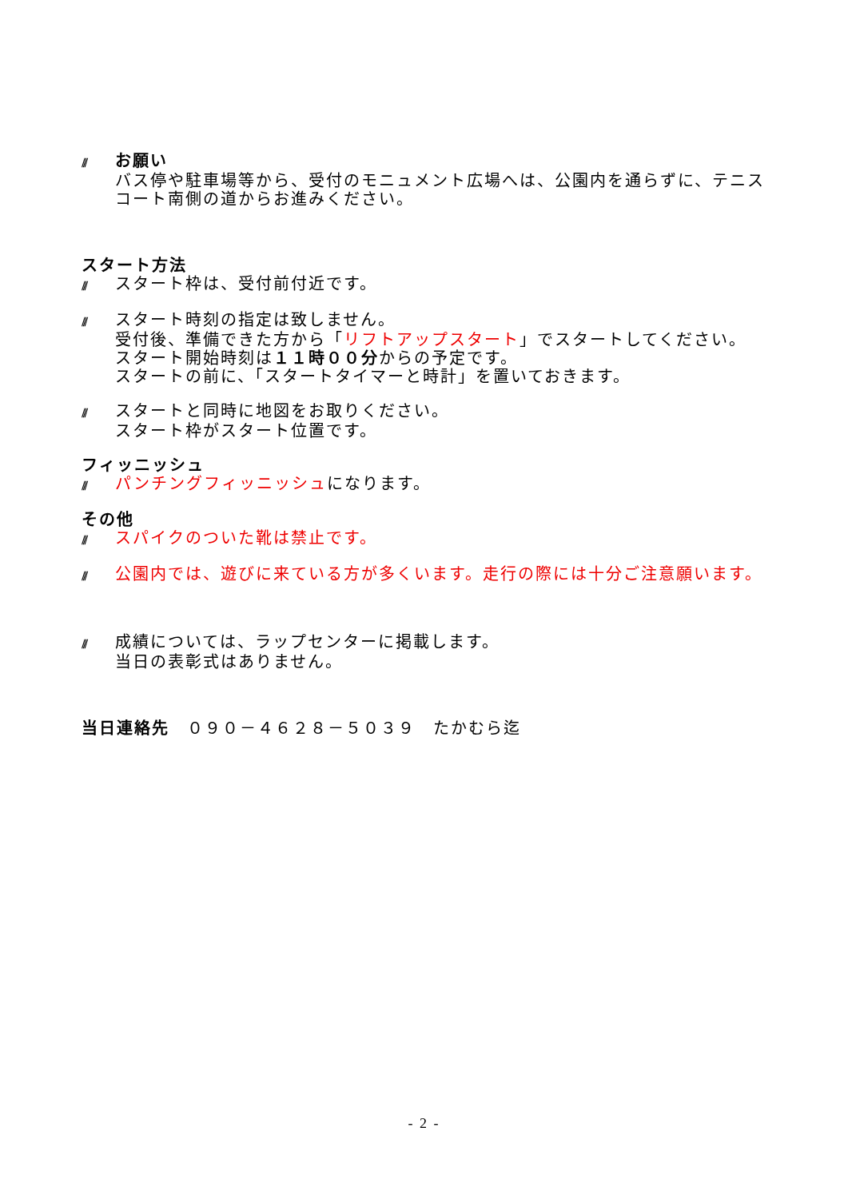/// お願い
バス停や駐車場等から、受付のモニュメント広場へは、公園内を通らずに、テニスコート南側の道からお進みください。
スタート方法
/// スタート枠は、受付前付近です。
/// スタート時刻の指定は致しません。
受付後、準備できた方から「リフトアップスタート」でスタートしてください。
スタート開始時刻は１１時００分からの予定です。
スタートの前に、「スタートタイマーと時計」を置いておきます。
/// スタートと同時に地図をお取りください。
スタート枠がスタート位置です。
フィッニッシュ
/// パンチングフィッニッシュになります。
その他
/// スパイクのついた靴は禁止です。
/// 公園内では、遊びに来ている方が多くいます。走行の際には十分ご注意願います。
/// 成績については、ラップセンターに掲載します。
当日の表彰式はありません。
当日連絡先　０９０－４６２８－５０３９　たかむら迄
- 2 -